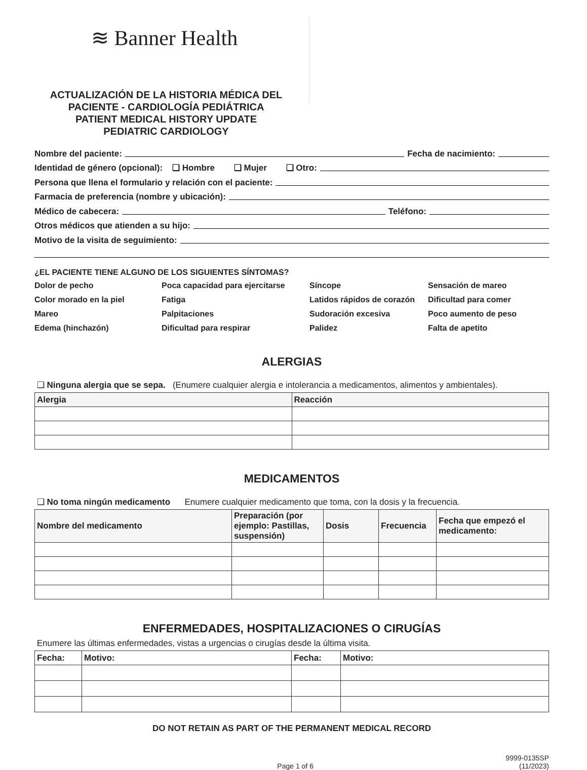≋ Banner Health
ACTUALIZACIÓN DE LA HISTORIA MÉDICA DEL PACIENTE - CARDIOLOGÍA PEDIÁTRICA
PATIENT MEDICAL HISTORY UPDATE
PEDIATRIC CARDIOLOGY
Nombre del paciente: Fecha de nacimiento:
Identidad de género (opcional): ❑ Hombre ❑ Mujer ❑ Otro:
Persona que llena el formulario y relación con el paciente:
Farmacia de preferencia (nombre y ubicación):
Médico de cabecera: Teléfono:
Otros médicos que atienden a su hijo:
Motivo de la visita de seguimiento:
¿EL PACIENTE TIENE ALGUNO DE LOS SIGUIENTES SÍNTOMAS?
Dolor de pecho
Poca capacidad para ejercitarse
Síncope
Sensación de mareo
Color morado en la piel
Fatiga
Latidos rápidos de corazón
Dificultad para comer
Mareo
Palpitaciones
Sudoración excesiva
Poco aumento de peso
Edema (hinchazón)
Dificultad para respirar
Palidez
Falta de apetito
ALERGIAS
❑ Ninguna alergia que se sepa. (Enumere cualquier alergia e intolerancia a medicamentos, alimentos y ambientales).
| Alergia | Reacción |
| --- | --- |
MEDICAMENTOS
❑ No toma ningún medicamento Enumere cualquier medicamento que toma, con la dosis y la frecuencia.
| Nombre del medicamento | Preparación (por ejemplo: Pastillas, suspensión) | Dosis | Frecuencia | Fecha que empezó el medicamento: |
| --- | --- | --- | --- | --- |
ENFERMEDADES, HOSPITALIZACIONES O CIRUGÍAS
Enumere las últimas enfermedades, vistas a urgencias o cirugías desde la última visita.
| Fecha: | Motivo: | Fecha: | Motivo: |
| --- | --- | --- | --- |
DO NOT RETAIN AS PART OF THE PERMANENT MEDICAL RECORD
Page 1 of 6
9999-0135SP
(11/2023)